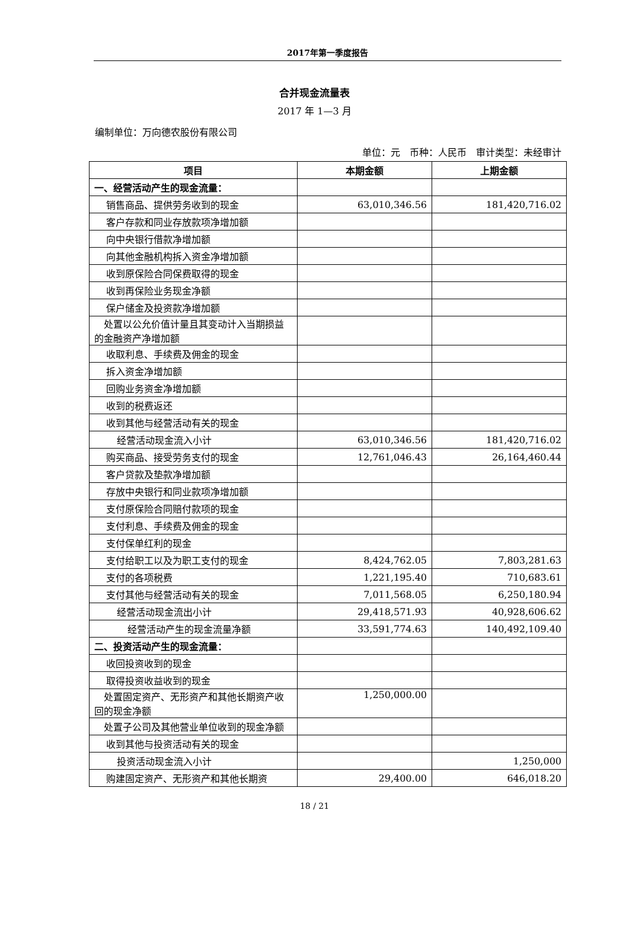2017年第一季度报告
合并现金流量表
2017 年 1—3 月
编制单位：万向德农股份有限公司
单位：元　币种：人民币　审计类型：未经审计
| 项目 | 本期金额 | 上期金额 |
| --- | --- | --- |
| 一、经营活动产生的现金流量： | | |
| 销售商品、提供劳务收到的现金 | 63,010,346.56 | 181,420,716.02 |
| 客户存款和同业存放款项净增加额 | | |
| 向中央银行借款净增加额 | | |
| 向其他金融机构拆入资金净增加额 | | |
| 收到原保险合同保费取得的现金 | | |
| 收到再保险业务现金净额 | | |
| 保户储金及投资款净增加额 | | |
| 处置以公允价值计量且其变动计入当期损益的金融资产净增加额 | | |
| 收取利息、手续费及佣金的现金 | | |
| 拆入资金净增加额 | | |
| 回购业务资金净增加额 | | |
| 收到的税费返还 | | |
| 收到其他与经营活动有关的现金 | | |
| 经营活动现金流入小计 | 63,010,346.56 | 181,420,716.02 |
| 购买商品、接受劳务支付的现金 | 12,761,046.43 | 26,164,460.44 |
| 客户贷款及垫款净增加额 | | |
| 存放中央银行和同业款项净增加额 | | |
| 支付原保险合同赔付款项的现金 | | |
| 支付利息、手续费及佣金的现金 | | |
| 支付保单红利的现金 | | |
| 支付给职工以及为职工支付的现金 | 8,424,762.05 | 7,803,281.63 |
| 支付的各项税费 | 1,221,195.40 | 710,683.61 |
| 支付其他与经营活动有关的现金 | 7,011,568.05 | 6,250,180.94 |
| 经营活动现金流出小计 | 29,418,571.93 | 40,928,606.62 |
| 经营活动产生的现金流量净额 | 33,591,774.63 | 140,492,109.40 |
| 二、投资活动产生的现金流量： | | |
| 收回投资收到的现金 | | |
| 取得投资收益收到的现金 | | |
| 处置固定资产、无形资产和其他长期资产收回的现金净额 | 1,250,000.00 | |
| 处置子公司及其他营业单位收到的现金净额 | | |
| 收到其他与投资活动有关的现金 | | |
| 投资活动现金流入小计 | | 1,250,000 |
| 购建固定资产、无形资产和其他长期资 | 29,400.00 | 646,018.20 |
18 / 21